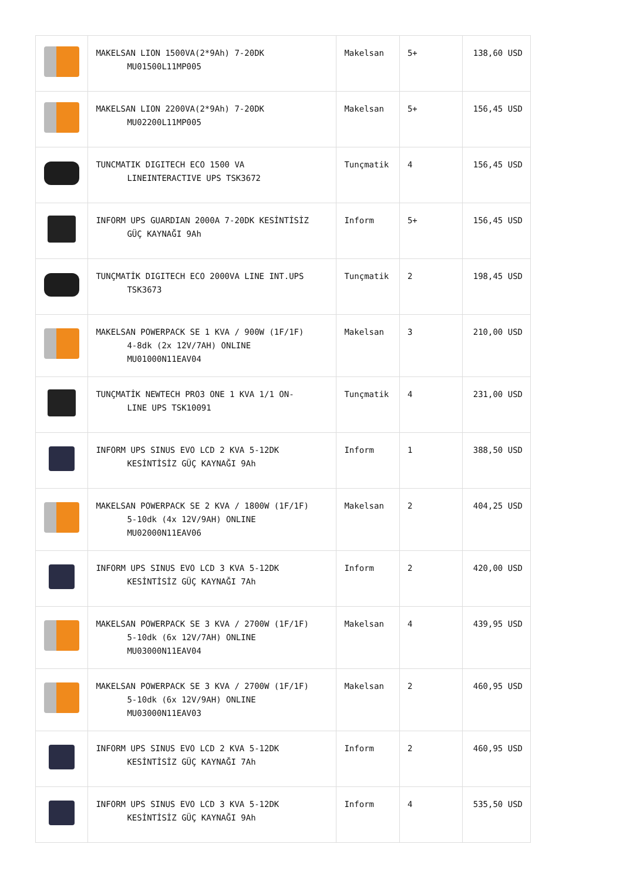| | MAKELSAN LION 1500VA(2*9Ah) 7-20DK MU01500L11MP005 | Makelsan | 5+ | 138,60 USD |
| | MAKELSAN LION 2200VA(2*9Ah) 7-20DK MU02200L11MP005 | Makelsan | 5+ | 156,45 USD |
| | TUNCMATIK DIGITECH ECO 1500 VA LINEINTERACTIVE UPS TSK3672 | Tunçmatik | 4 | 156,45 USD |
| | INFORM UPS GUARDIAN 2000A 7-20DK KESİNTİSİZ GÜÇ KAYNAĞI 9Ah | Inform | 5+ | 156,45 USD |
| | TUNÇMATİK DIGITECH ECO 2000VA LINE INT.UPS TSK3673 | Tunçmatik | 2 | 198,45 USD |
| | MAKELSAN POWERPACK SE 1 KVA / 900W (1F/1F) 4-8dk (2x 12V/7AH) ONLINE MU01000N11EAV04 | Makelsan | 3 | 210,00 USD |
| | TUNÇMATİK NEWTECH PRO3 ONE 1 KVA 1/1 ON- LINE UPS TSK10091 | Tunçmatik | 4 | 231,00 USD |
| | INFORM UPS SINUS EVO LCD 2 KVA 5-12DK KESİNTİSİZ GÜÇ KAYNAĞI 9Ah | Inform | 1 | 388,50 USD |
| | MAKELSAN POWERPACK SE 2 KVA / 1800W (1F/1F) 5-10dk (4x 12V/9AH) ONLINE MU02000N11EAV06 | Makelsan | 2 | 404,25 USD |
| | INFORM UPS SINUS EVO LCD 3 KVA 5-12DK KESİNTİSİZ GÜÇ KAYNAĞI 7Ah | Inform | 2 | 420,00 USD |
| | MAKELSAN POWERPACK SE 3 KVA / 2700W (1F/1F) 5-10dk (6x 12V/7AH) ONLINE MU03000N11EAV04 | Makelsan | 4 | 439,95 USD |
| | MAKELSAN POWERPACK SE 3 KVA / 2700W (1F/1F) 5-10dk (6x 12V/9AH) ONLINE MU03000N11EAV03 | Makelsan | 2 | 460,95 USD |
| | INFORM UPS SINUS EVO LCD 2 KVA 5-12DK KESİNTİSİZ GÜÇ KAYNAĞI 7Ah | Inform | 2 | 460,95 USD |
| | INFORM UPS SINUS EVO LCD 3 KVA 5-12DK KESİNTİSİZ GÜÇ KAYNAĞI 9Ah | Inform | 4 | 535,50 USD |